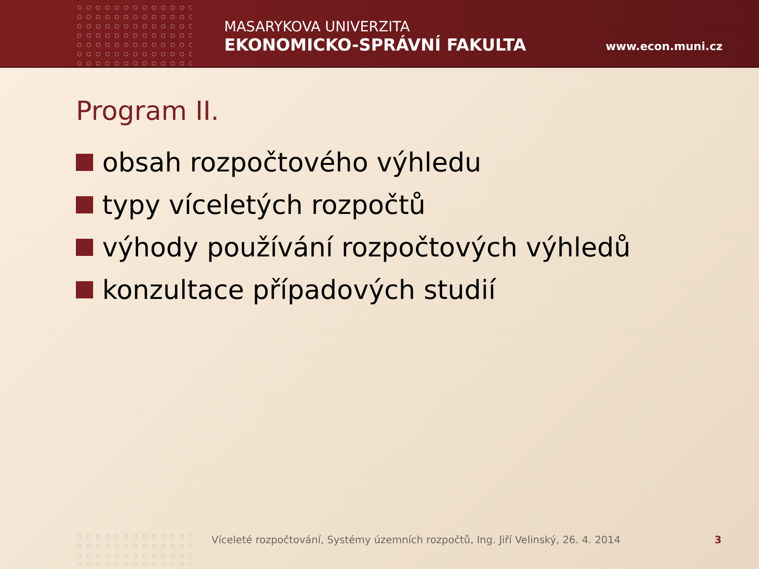MASARYKOVA UNIVERZITA
EKONOMICKO-SPRÁVNÍ FAKULTA
www.econ.muni.cz
Program II.
obsah rozpočtového výhledu
typy víceletých rozpočtů
výhody používání rozpočtových výhledů
konzultace případových studií
Víceleté rozpočtování, Systémy územních rozpočtů, Ing. Jiří Velinský, 26. 4. 2014
3